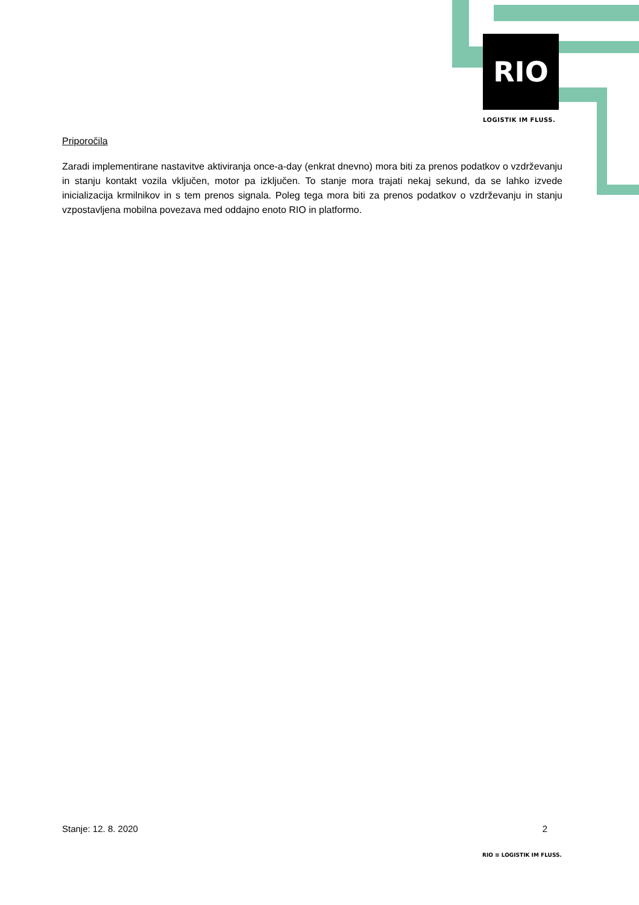RIO
LOGISTIK IM FLUSS.
Priporočila
Zaradi implementirane nastavitve aktiviranja once-a-day (enkrat dnevno) mora biti za prenos podatkov o vzdrževanju in stanju kontakt vozila vključen, motor pa izključen. To stanje mora trajati nekaj sekund, da se lahko izvede inicializacija krmilnikov in s tem prenos signala. Poleg tega mora biti za prenos podatkov o vzdrževanju in stanju vzpostavljena mobilna povezava med oddajno enoto RIO in platformo.
Stanje: 12. 8. 2020 2
RIO ≋ LOGISTIK IM FLUSS.